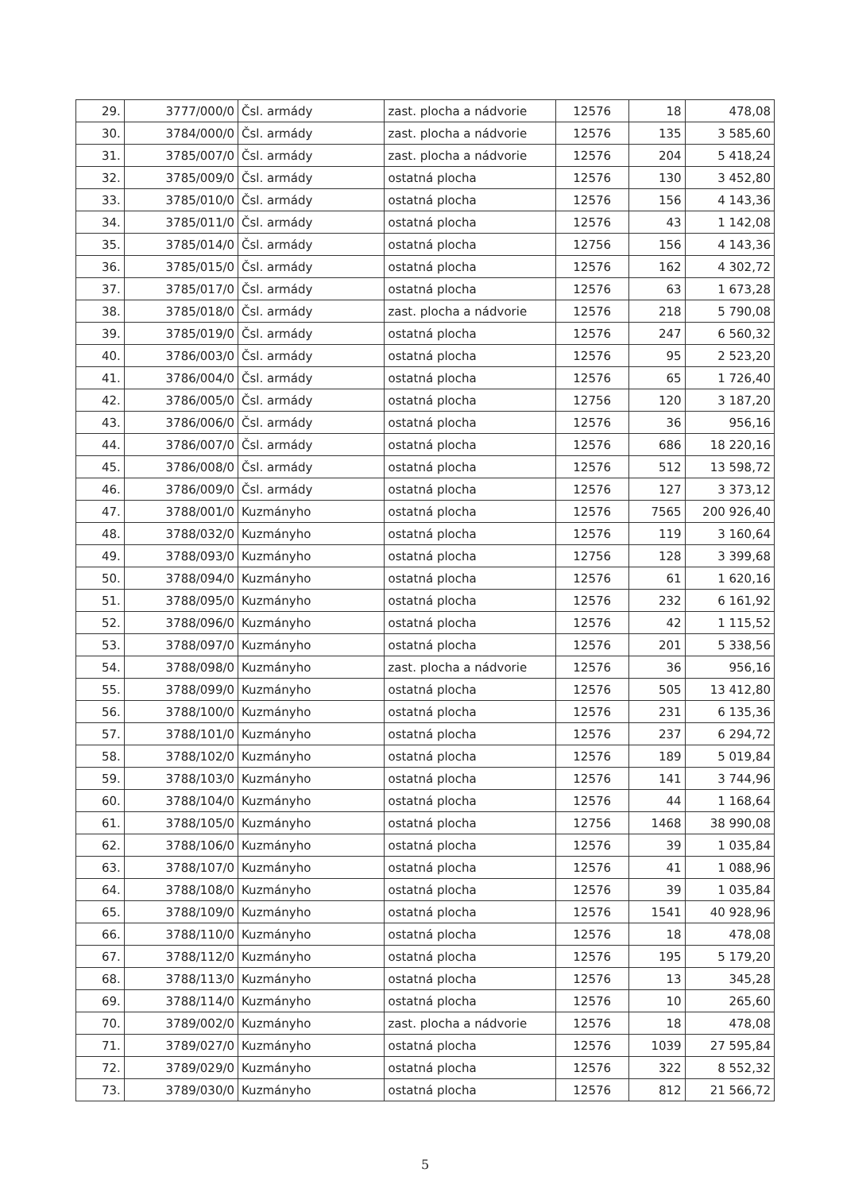| 29. | 3777/000/0 | Čsl. armády | zast. plocha a nádvorie | 12576 | 18 | 478,08 |
| 30. | 3784/000/0 | Čsl. armády | zast. plocha a nádvorie | 12576 | 135 | 3 585,60 |
| 31. | 3785/007/0 | Čsl. armády | zast. plocha a nádvorie | 12576 | 204 | 5 418,24 |
| 32. | 3785/009/0 | Čsl. armády | ostatná plocha | 12576 | 130 | 3 452,80 |
| 33. | 3785/010/0 | Čsl. armády | ostatná plocha | 12576 | 156 | 4 143,36 |
| 34. | 3785/011/0 | Čsl. armády | ostatná plocha | 12576 | 43 | 1 142,08 |
| 35. | 3785/014/0 | Čsl. armády | ostatná plocha | 12756 | 156 | 4 143,36 |
| 36. | 3785/015/0 | Čsl. armády | ostatná plocha | 12576 | 162 | 4 302,72 |
| 37. | 3785/017/0 | Čsl. armády | ostatná plocha | 12576 | 63 | 1 673,28 |
| 38. | 3785/018/0 | Čsl. armády | zast. plocha a nádvorie | 12576 | 218 | 5 790,08 |
| 39. | 3785/019/0 | Čsl. armády | ostatná plocha | 12576 | 247 | 6 560,32 |
| 40. | 3786/003/0 | Čsl. armády | ostatná plocha | 12576 | 95 | 2 523,20 |
| 41. | 3786/004/0 | Čsl. armády | ostatná plocha | 12576 | 65 | 1 726,40 |
| 42. | 3786/005/0 | Čsl. armády | ostatná plocha | 12756 | 120 | 3 187,20 |
| 43. | 3786/006/0 | Čsl. armády | ostatná plocha | 12576 | 36 | 956,16 |
| 44. | 3786/007/0 | Čsl. armády | ostatná plocha | 12576 | 686 | 18 220,16 |
| 45. | 3786/008/0 | Čsl. armády | ostatná plocha | 12576 | 512 | 13 598,72 |
| 46. | 3786/009/0 | Čsl. armády | ostatná plocha | 12576 | 127 | 3 373,12 |
| 47. | 3788/001/0 | Kuzmányho | ostatná plocha | 12576 | 7565 | 200 926,40 |
| 48. | 3788/032/0 | Kuzmányho | ostatná plocha | 12576 | 119 | 3 160,64 |
| 49. | 3788/093/0 | Kuzmányho | ostatná plocha | 12756 | 128 | 3 399,68 |
| 50. | 3788/094/0 | Kuzmányho | ostatná plocha | 12576 | 61 | 1 620,16 |
| 51. | 3788/095/0 | Kuzmányho | ostatná plocha | 12576 | 232 | 6 161,92 |
| 52. | 3788/096/0 | Kuzmányho | ostatná plocha | 12576 | 42 | 1 115,52 |
| 53. | 3788/097/0 | Kuzmányho | ostatná plocha | 12576 | 201 | 5 338,56 |
| 54. | 3788/098/0 | Kuzmányho | zast. plocha a nádvorie | 12576 | 36 | 956,16 |
| 55. | 3788/099/0 | Kuzmányho | ostatná plocha | 12576 | 505 | 13 412,80 |
| 56. | 3788/100/0 | Kuzmányho | ostatná plocha | 12576 | 231 | 6 135,36 |
| 57. | 3788/101/0 | Kuzmányho | ostatná plocha | 12576 | 237 | 6 294,72 |
| 58. | 3788/102/0 | Kuzmányho | ostatná plocha | 12576 | 189 | 5 019,84 |
| 59. | 3788/103/0 | Kuzmányho | ostatná plocha | 12576 | 141 | 3 744,96 |
| 60. | 3788/104/0 | Kuzmányho | ostatná plocha | 12576 | 44 | 1 168,64 |
| 61. | 3788/105/0 | Kuzmányho | ostatná plocha | 12756 | 1468 | 38 990,08 |
| 62. | 3788/106/0 | Kuzmányho | ostatná plocha | 12576 | 39 | 1 035,84 |
| 63. | 3788/107/0 | Kuzmányho | ostatná plocha | 12576 | 41 | 1 088,96 |
| 64. | 3788/108/0 | Kuzmányho | ostatná plocha | 12576 | 39 | 1 035,84 |
| 65. | 3788/109/0 | Kuzmányho | ostatná plocha | 12576 | 1541 | 40 928,96 |
| 66. | 3788/110/0 | Kuzmányho | ostatná plocha | 12576 | 18 | 478,08 |
| 67. | 3788/112/0 | Kuzmányho | ostatná plocha | 12576 | 195 | 5 179,20 |
| 68. | 3788/113/0 | Kuzmányho | ostatná plocha | 12576 | 13 | 345,28 |
| 69. | 3788/114/0 | Kuzmányho | ostatná plocha | 12576 | 10 | 265,60 |
| 70. | 3789/002/0 | Kuzmányho | zast. plocha a nádvorie | 12576 | 18 | 478,08 |
| 71. | 3789/027/0 | Kuzmányho | ostatná plocha | 12576 | 1039 | 27 595,84 |
| 72. | 3789/029/0 | Kuzmányho | ostatná plocha | 12576 | 322 | 8 552,32 |
| 73. | 3789/030/0 | Kuzmányho | ostatná plocha | 12576 | 812 | 21 566,72 |
5